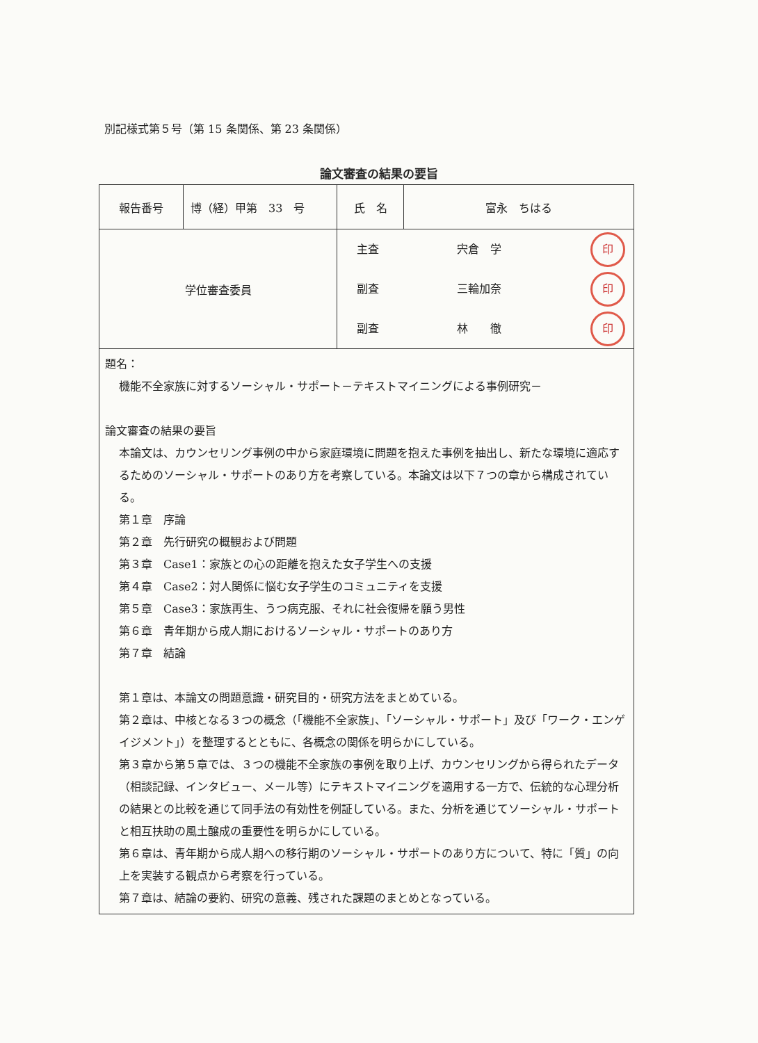別記様式第５号（第 15 条関係、第 23 条関係）
論文審査の結果の要旨
| 報告番号 | 博（経）甲第 33 号 | 氏 名 | 富永 ちはる |
| 学位審査委員 | | 主査 宍倉 学 印 副査 三輪加奈 印 副査 林 徹 印 | |
| 題名： 機能不全家族に対するソーシャル・サポート－テキストマイニングによる事例研究－ 論文審査の結果の要旨 本論文は、カウンセリング事例の中から家庭環境に問題を抱えた事例を抽出し、新たな環境に適応するためのソーシャル・サポートのあり方を考察している。本論文は以下７つの章から構成されている。 第１章 序論 第２章 先行研究の概観および問題 第３章 Case1：家族との心の距離を抱えた女子学生への支援 第４章 Case2：対人関係に悩む女子学生のコミュニティを支援 第５章 Case3：家族再生、うつ病克服、それに社会復帰を願う男性 第６章 青年期から成人期におけるソーシャル・サポートのあり方 第７章 結論 第１章は、本論文の問題意識・研究目的・研究方法をまとめている。 第２章は、中核となる３つの概念（「機能不全家族」、「ソーシャル・サポート」及び「ワーク・エンゲイジメント」）を整理するとともに、各概念の関係を明らかにしている。 第３章から第５章では、３つの機能不全家族の事例を取り上げ、カウンセリングから得られたデータ（相談記録、インタビュー、メール等）にテキストマイニングを適用する一方で、伝統的な心理分析の結果との比較を通じて同手法の有効性を例証している。また、分析を通じてソーシャル・サポートと相互扶助の風土醸成の重要性を明らかにしている。 第６章は、青年期から成人期への移行期のソーシャル・サポートのあり方について、特に「質」の向上を実装する観点から考察を行っている。 第７章は、結論の要約、研究の意義、残された課題のまとめとなっている。 | | | |